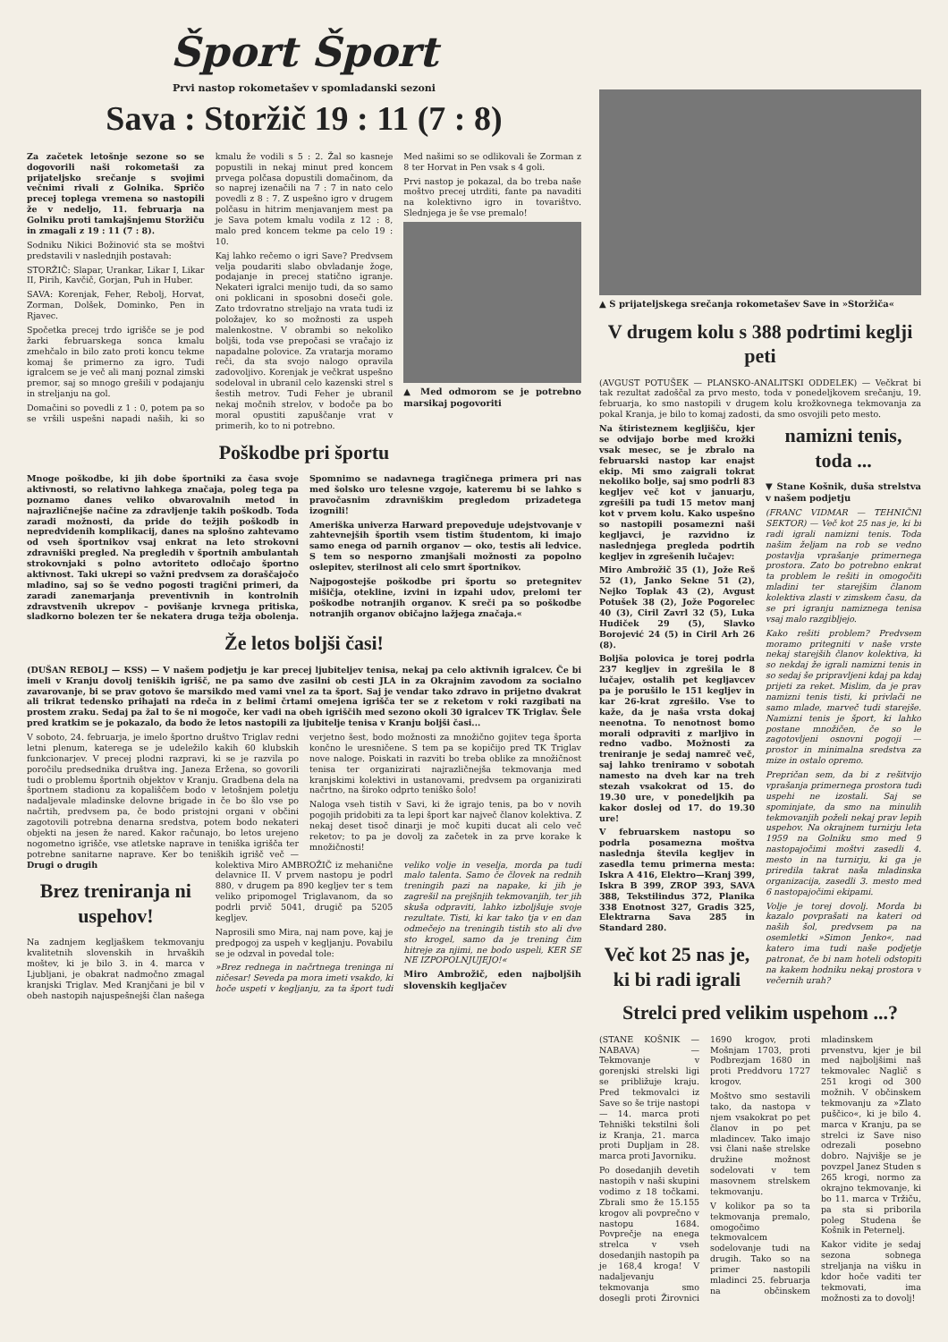Šport Šport
Prvi nastop rokometašev v spomladanski sezoni
Sava : Storžič 19 : 11 (7 : 8)
Za začetek letošnje sezone so se dogovorili naši rokometaši za prijateljsko srečanje s svojimi večnimi rivali z Golnika. Spričo precej toplega vremena so nastopili že v nedeljo, 11. februarja na Golniku proti tamkajšnjemu Storžiču in zmagali z 19 : 11 (7 : 8).
Sodniku Nikici Božinović sta se moštvi predstavili v naslednjih postavah:
STORŽIČ: Slapar, Urankar, Likar I, Likar II, Pirih, Kavčič, Gorjan, Puh in Huber.
SAVA: Korenjak, Feher, Rebolj, Horvat, Zorman, Dolšek, Dominko, Pen in Rjavec.
Spočetka precej trdo igrišče se je pod žarki februarskega sonca kmalu zmehčalo in bilo zato proti koncu tekme komaj še primerno za igro. Tudi igralcem se je več ali manj poznal zimski premor, saj so mnogo grešili v podajanju in streljanju na gol.
Domačini so povedli z 1 : 0, potem pa so se vršili uspešni napadi naših, ki so kmalu že vodili s 5 : 2. Žal so kasneje popustili in nekaj minut pred koncem prvega polčasa dopustili domačinom, da so naprej izenačili na 7 : 7 in nato celo povedli z 8 : 7. Z uspešno igro v drugem polčasu in hitrim menjavanjem mest pa je Sava potem kmalu vodila z 12 : 8, malo pred koncem tekme pa celo 19 : 10.
Kaj lahko rečemo o igri Save? Predvsem velja poudariti slabo obvladanje žoge, podajanje in precej statično igranje. Nekateri igralci menijo tudi, da so samo oni poklicani in sposobni doseči gole. Zato trdovratno streljajo na vrata tudi iz položajev, ko so možnosti za uspeh malenkostne. V obrambi so nekoliko boljši, toda vse prepočasi se vračajo iz napadalne polovice. Za vratarja moramo reči, da sta svojo nalogo opravila zadovoljivo. Korenjak je večkrat uspešno sodeloval in ubranil celo kazenski strel s šestih metrov. Tudi Feher je ubranil nekaj močnih strelov, v bodoče pa bo moral opustiti zapuščanje vrat v primerih, ko to ni potrebno.
Med našimi so se odlikovali še Zorman z 8 ter Horvat in Pen vsak s 4 goli.
Prvi nastop je pokazal, da bo treba naše moštvo precej utrditi, fante pa navaditi na kolektivno igro in tovarištvo. Slednjega je še vse premalo!
▲ Med odmorom se je potrebno marsikaj pogovoriti
Poškodbe pri športu
Mnoge poškodbe, ki jih dobe športniki za časa svoje aktivnosti, so relativno lahkega značaja, poleg tega pa poznamo danes veliko obvarovalnih metod in najrazličnejše načine za zdravljenje takih poškodb. Toda zaradi možnosti, da pride do težjih poškodb in nepredvidenih komplikacij, danes na splošno zahtevamo od vseh športnikov vsaj enkrat na leto strokovni zdravniški pregled. Na pregledih v športnih ambulantah strokovnjaki s polno avtoriteto odločajo športno aktivnost. Taki ukrepi so važni predvsem za doraščajočo mladino, saj so še vedno pogosti tragični primeri, da zaradi zanemarjanja preventivnih in kontrolnih zdravstvenih ukrepov – povišanje krvnega pritiska, sladkorno bolezen ter še nekatera druga težja obolenja. Spomnimo se nadavnega tragičnega primera pri nas med šolsko uro telesne vzgoje, kateremu bi se lahko s pravočasnim zdravniškim pregledom prizadetega izognili!
Ameriška univerza Harward prepoveduje udejstvovanje v zahtevnejših športih vsem tistim študentom, ki imajo samo enega od parnih organov — oko, testis ali ledvice. S tem so nesporno zmanjšali možnosti za popolno oslepitev, sterilnost ali celo smrt športnikov.
Najpogostejše poškodbe pri športu so pretegnitev mišičja, otekline, izvini in izpahi udov, prelomi ter poškodbe notranjih organov. K sreči pa so poškodbe notranjih organov običajno lažjega značaja.«
Že letos boljši časi!
(DUŠAN REBOLJ — KSS) — V našem podjetju je kar precej ljubiteljev tenisa, nekaj pa celo aktivnih igralcev. Če bi imeli v Kranju dovolj teniških igrišč, ne pa samo dve zasilni ob cesti JLA in za Okrajnim zavodom za socialno zavarovanje, bi se prav gotovo še marsikdo med vami vnel za ta šport. Saj je vendar tako zdravo in prijetno dvakrat ali trikrat tedensko prihajati na rdeča in z belimi črtami omejena igrišča ter se z reketom v roki razgibati na prostem zraku. Sedaj pa žal to še ni mogoče, ker vadi na obeh igriščih med sezono okoli 30 igralcev TK Triglav. Šele pred kratkim se je pokazalo, da bodo že letos nastopili za ljubitelje tenisa v Kranju boljši časi...
V soboto, 24. februarja, je imelo športno društvo Triglav redni letni plenum, katerega se je udeležilo kakih 60 klubskih funkcionarjev. V precej plodni razpravi, ki se je razvila po poročilu predsednika društva ing. Janeza Eržena, so govorili tudi o problemu športnih objektov v Kranju. Gradbena dela na športnem stadionu za kopališčem bodo v letošnjem poletju nadaljevale mladinske delovne brigade in če bo šlo vse po načrtih, predvsem pa, če bodo pristojni organi v občini zagotovili potrebna denarna sredstva, potem bodo nekateri objekti na jesen že nared. Kakor računajo, bo letos urejeno nogometno igrišče, vse atletske naprave in teniška igrišča ter potrebne sanitarne naprave. Ker bo teniških igrišč več — verjetno šest, bodo možnosti za množično gojitev tega športa končno le uresničene. S tem pa se kopičijo pred TK Triglav nove naloge. Poiskati in razviti bo treba oblike za množičnost tenisa ter organizirati najrazličnejša tekmovanja med kranjskimi kolektivi in ustanovami, predvsem pa organizirati načrtno, na široko odprto teniško šolo!
Naloga vseh tistih v Savi, ki že igrajo tenis, pa bo v novih pogojih pridobiti za ta lepi šport kar največ članov kolektiva. Z nekaj deset tisoč dinarji je moč kupiti ducat ali celo več reketov; to pa je dovolj za začetek in za prve korake k množičnosti!
Drugi o drugih
Brez treniranja ni uspehov!
Na zadnjem kegljaškem tekmovanju kvalitetnih slovenskih in hrvaških moštev, ki je bilo 3. in 4. marca v Ljubljani, je obakrat nadmočno zmagal kranjski Triglav. Med Kranjčani je bil v obeh nastopih najuspešnejši član našega kolektiva Miro AMBROŽIČ iz mehanične delavnice II. V prvem nastopu je podrl 880, v drugem pa 890 kegljev ter s tem veliko pripomogel Triglavanom, da so podrli prvič 5041, drugič pa 5205 kegljev.
Naprosili smo Mira, naj nam pove, kaj je predpogoj za uspeh v kegljanju. Povabilu se je odzval in povedal tole:
»Brez rednega in načrtnega treninga ni ničesar! Seveda pa mora imeti vsakdo, ki hoče uspeti v kegljanju, za ta šport tudi veliko volje in veselja, morda pa tudi malo talenta. Samo če človek na rednih treningih pazi na napake, ki jih je zagrešil na prejšnjih tekmovanjih, ter jih skuša odpraviti, lahko izboljšuje svoje rezultate. Tisti, ki kar tako tja v en dan odmečejo na treningih tistih sto ali dve sto krogel, samo da je trening čim hitreje za njimi, ne bodo uspeli, KER SE NE IZPOPOLNJUJEJO!«
Miro Ambrožič, eden najboljših slovenskih kegljačev
▲ S prijateljskega srečanja rokometašev Save in »Storžiča«
V drugem kolu s 388 podrtimi keglji peti
(AVGUST POTUŠEK — PLANSKO-ANALITSKI ODDELEK) — Večkrat bi tak rezultat zadoščal za prvo mesto, toda v ponedeljkovem srečanju, 19. februarja, ko smo nastopili v drugem kolu krožkovnega tekmovanja za pokal Kranja, je bilo to komaj zadosti, da smo osvojili peto mesto.
Na štiristeznem kegljišču, kjer se odvijajo borbe med krožki vsak mesec, se je zbralo na februarski nastop kar enajst ekip. Mi smo zaigrali tokrat nekoliko bolje, saj smo podrli 83 kegljev več kot v januarju, zgrešili pa tudi 15 metov manj kot v prvem kolu. Kako uspešno so nastopili posamezni naši kegljavci, je razvidno iz naslednjega pregleda podrtih kegljev in zgrešenih lučajev:
Miro Ambrožič 35 (1), Jože Reš 52 (1), Janko Sekne 51 (2), Nejko Toplak 43 (2), Avgust Potušek 38 (2), Jože Pogorelec 40 (3), Ciril Zavrl 32 (5), Luka Hudiček 29 (5), Slavko Borojević 24 (5) in Ciril Arh 26 (8).
Boljša polovica je torej podrla 237 kegljev in zgrešila le 8 lučajev, ostalih pet kegljavcev pa je porušilo le 151 kegljev in kar 26-krat zgrešilo. Vse to kaže, da je naša vrsta dokaj neenotna. To nenotnost bomo morali odpraviti z marljivo in redno vadbo. Možnosti za treniranje je sedaj namreč več, saj lahko treniramo v sobotah namesto na dveh kar na treh stezah vsakokrat od 15. do 19.30 ure, v ponedeljkih pa kakor doslej od 17. do 19.30 ure!
V februarskem nastopu so podrla posamezna moštva naslednja števila kegljev in zasedla temu primerna mesta: Iskra A 416, Elektro—Kranj 399, Iskra B 399, ZROP 393, SAVA 388, Tekstilindus 372, Planika 338 Enotnost 327, Gradis 325, Elektrarna Sava 285 in Standard 280.
Več kot 25 nas je, ki bi radi igrali namizni tenis, toda ...
▼ Stane Košnik, duša strelstva v našem podjetju
(FRANC VIDMAR — TEHNIČNI SEKTOR) — Več kot 25 nas je, ki bi radi igrali namizni tenis. Toda našim željam na rob se vedno postavlja vprašanje primernega prostora. Zato bo potrebno enkrat ta problem le rešiti in omogočiti mladini ter starejšim članom kolektiva zlasti v zimskem času, da se pri igranju namiznega tenisa vsaj malo razgibljejo.
Kako rešiti problem? Predvsem moramo pritegniti v naše vrste nekaj starejših članov kolektiva, ki so nekdaj že igrali namizni tenis in so sedaj še pripravljeni kdaj pa kdaj prijeti za reket. Mislim, da je prav namizni tenis tisti, ki privlači ne samo mlade, marveč tudi starejše. Namizni tenis je šport, ki lahko postane množičen, če so le zagotovljeni osnovni pogoji — prostor in minimalna sredstva za mize in ostalo opremo.
Prepričan sem, da bi z rešitvijo vprašanja primernega prostora tudi uspehi ne izostali. Saj se spominjate, da smo na minulih tekmovanjih poželi nekaj prav lepih uspehov. Na okrajnem turnirju leta 1959 na Golniku smo med 9 nastopajočimi moštvi zasedli 4. mesto in na turnirju, ki ga je priredila takrat naša mladinska organizacija, zasedli 3. mesto med 6 nastopajočimi ekipami.
Volje je torej dovolj. Morda bi kazalo povprašati na kateri od naših šol, predvsem pa na osemletki »Simon Jenko«, nad katero ima tudi naše podjetje patronat, če bi nam hoteli odstopiti na kakem hodniku nekaj prostora v večernih urah?
Strelci pred velikim uspehom ...?
(STANE KOŠNIK — NABAVA) — Tekmovanje v gorenjski strelski ligi se približuje kraju. Pred tekmovalci iz Save so še trije nastopi — 14. marca proti Tehniški tekstilni šoli iz Kranja, 21. marca proti Dupljam in 28. marca proti Javorniku.
Po dosedanjih devetih nastopih v naši skupini vodimo z 18 točkami. Zbrali smo že 15.155 krogov ali povprečno v nastopu 1684. Povprečje na enega strelca v vseh dosedanjih nastopih pa je 168,4 kroga! V nadaljevanju tekmovanja smo dosegli proti Žirovnici 1690 krogov, proti Mošnjam 1703, proti Podbrezjam 1680 in proti Preddvoru 1727 krogov.
Moštvo smo sestavili tako, da nastopa v njem vsakokrat po pet članov in po pet mladincev. Tako imajo vsi člani naše strelske družine možnost sodelovati v tem masovnem strelskem tekmovanju.
V kolikor pa so ta tekmovanja premalo, omogočimo tekmovalcem sodelovanje tudi na drugih. Tako so na primer nastopili mladinci 25. februarja na občinskem mladinskem prvenstvu, kjer je bil med najboljšimi naš tekmovalec Naglič s 251 krogi od 300 možnih. V občinskem tekmovanju za »Zlato puščico«, ki je bilo 4. marca v Kranju, pa se strelci iz Save niso odrezali posebno dobro. Najvišje se je povzpel Janez Studen s 265 krogi, normo za okrajno tekmovanje, ki bo 11. marca v Tržiču, pa sta si priborila poleg Studena še Košnik in Peternelj.
Kakor vidite je sedaj sezona sobnega streljanja na višku in kdor hoče vaditi ter tekmovati, ima možnosti za to dovolj!